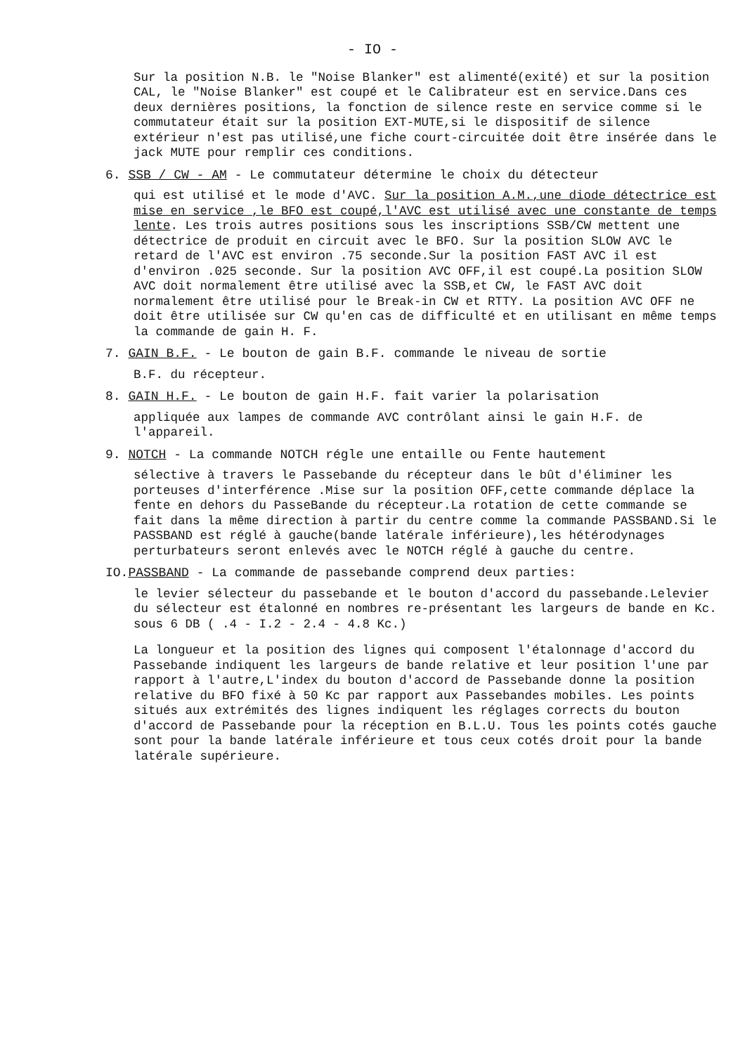- IO -
Sur la position N.B. le "Noise Blanker" est alimenté(exité) et sur la position CAL, le "Noise Blanker" est coupé et le Calibrateur est en service.Dans ces deux dernières positions, la fonction de silence reste en service comme si le commutateur était sur la position EXT-MUTE,si le dispositif de silence extérieur n'est pas utilisé,une fiche court-circuitée doit être insérée dans le jack MUTE pour remplir ces conditions.
6. SSB / CW - AM - Le commutateur détermine le choix du détecteur
qui est utilisé et le mode d'AVC. Sur la position A.M.,une diode détectrice est mise en service ,le BFO est coupé,l'AVC est utilisé avec une constante de temps lente. Les trois autres positions sous les inscriptions SSB/CW mettent une détectrice de produit en circuit avec le BFO. Sur la position SLOW AVC le retard de l'AVC est environ .75 seconde.Sur la position FAST AVC il est d'environ .025 seconde. Sur la position AVC OFF,il est coupé.La position SLOW AVC doit normalement être utilisé avec la SSB,et CW, le FAST AVC doit normalement être utilisé pour le Break-in CW et RTTY. La position AVC OFF ne doit être utilisée sur CW qu'en cas de difficulté et en utilisant en même temps la commande de gain H. F.
7. GAIN B.F. - Le bouton de gain B.F. commande le niveau de sortie
B.F. du récepteur.
8. GAIN H.F. - Le bouton de gain H.F. fait varier la polarisation
appliquée aux lampes de commande AVC contrôlant ainsi le gain H.F. de l'appareil.
9. NOTCH - La commande NOTCH régle une entaille ou Fente hautement
sélective à travers le Passebande du récepteur dans le bût d'éliminer les porteuses d'interférence .Mise sur la position OFF,cette commande déplace la fente en dehors du PasseBande du récepteur.La rotation de cette commande se fait dans la même direction à partir du centre comme la commande PASSBAND.Si le PASSBAND est réglé à gauche(bande latérale inférieure),les hétérodynages perturbateurs seront enlevés avec le NOTCH réglé à gauche du centre.
IO.PASSBAND - La commande de passebande comprend deux parties:
le levier sélecteur du passebande et le bouton d'accord du passebande.Lelevier du sélecteur est étalonné en nombres re-présentant les largeurs de bande en Kc. sous 6 DB ( .4 - I.2 - 2.4 - 4.8 Kc.)
La longueur et la position des lignes qui composent l'étalonnage d'accord du Passebande indiquent les largeurs de bande relative et leur position l'une par rapport à l'autre,L'index du bouton d'accord de Passebande donne la position relative du BFO fixé à 50 Kc par rapport aux Passebandes mobiles. Les points situés aux extrémités des lignes indiquent les réglages corrects du bouton d'accord de Passebande pour la réception en B.L.U. Tous les points cotés gauche sont pour la bande latérale inférieure et tous ceux cotés droit pour la bande latérale supérieure.